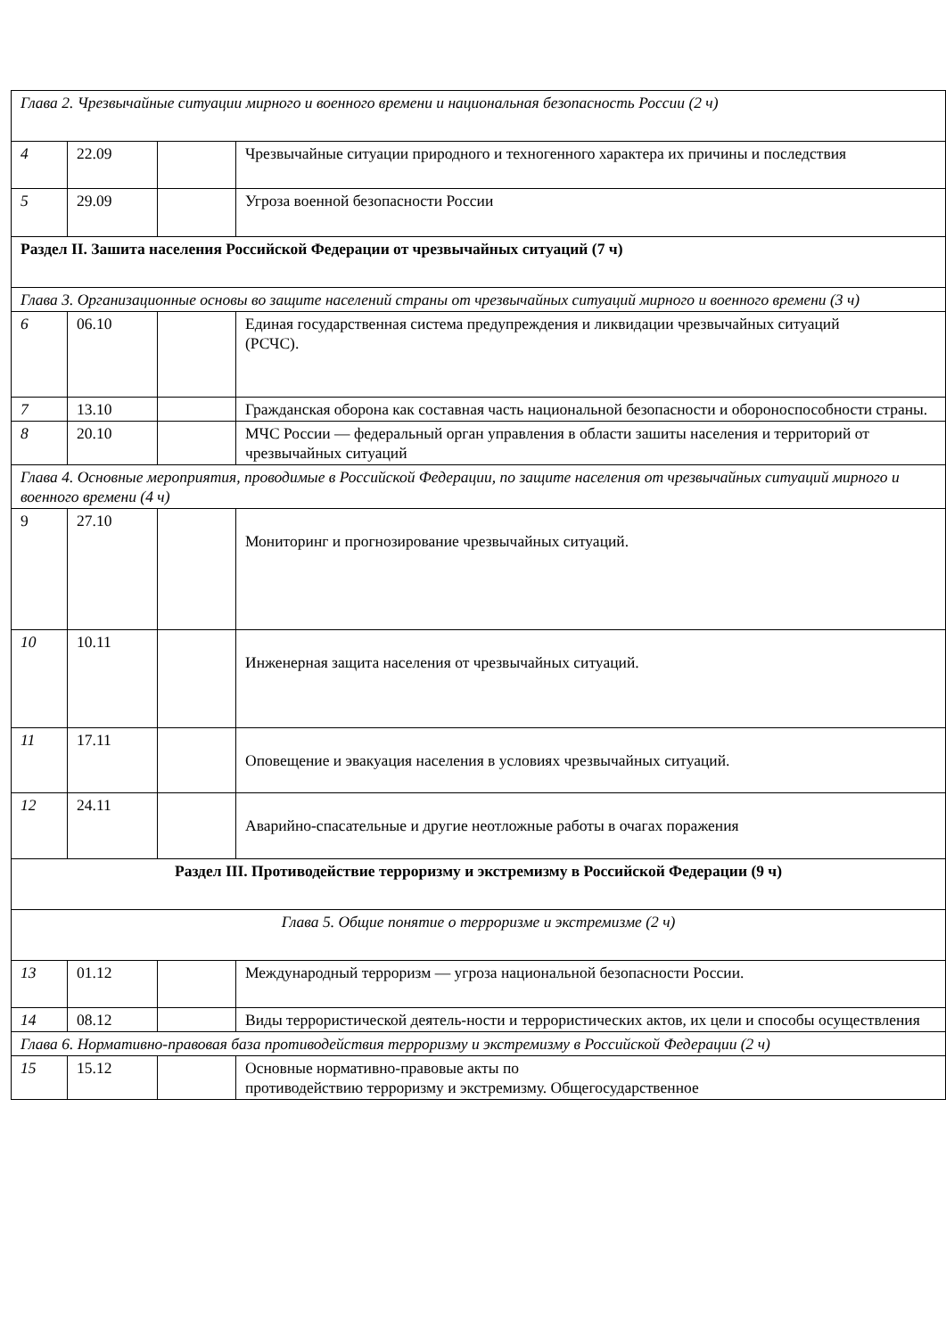| Глава 2. Чрезвычайные ситуации мирного и военного времени и национальная безопасность России (2 ч) | | | |
| 4 | 22.09 | | Чрезвычайные ситуации природного и техногенного характера их причины и последствия |
| 5 | 29.09 | | Угроза военной безопасности России |
| Раздел II. Зашита населения Российской Федерации от чрезвычайных ситуаций (7 ч) | | | |
| Глава 3. Организационные основы во защите населений страны от чрезвычайных ситуаций мирного и военного времени (3 ч) | | | |
| 6 | 06.10 | | Единая государственная система предупреждения и ликвидации чрезвычайных ситуаций (РСЧС). |
| 7 | 13.10 | | Гражданская оборона как составная часть национальной безопасности и обороноспособности страны. |
| 8 | 20.10 | | МЧС России — федеральный орган управления в области зашиты населения и территорий от чрезвычайных ситуаций |
| Глава 4. Основные мероприятия, проводимые в Российской Федерации, по защите населения от чрезвычайных ситуаций мирного и военного времени (4 ч) | | | |
| 9 | 27.10 | | Мониторинг и прогнозирование чрезвычайных ситуаций. |
| 10 | 10.11 | | Инженерная защита населения от чрезвычайных ситуаций. |
| 11 | 17.11 | | Оповещение и эвакуация населения в условиях чрезвычайных ситуаций. |
| 12 | 24.11 | | Аварийно-спасательные и другие неотложные работы в очагах поражения |
| Раздел III. Противодействие терроризму и экстремизму в Российской Федерации (9 ч) | | | |
| Глава 5. Общие понятие о терроризме и экстремизме (2 ч) | | | |
| 13 | 01.12 | | Международный терроризм — угроза национальной безопасности России. |
| 14 | 08.12 | | Виды террористической деятель-ности и террористических актов, их цели и способы осуществления |
| Глава 6. Нормативно-правовая база противодействия терроризму и экстремизму в Российской Федерации (2 ч) | | | |
| 15 | 15.12 | | Основные нормативно-правовые акты по противодействию терроризму и экстремизму. Общегосударственное |